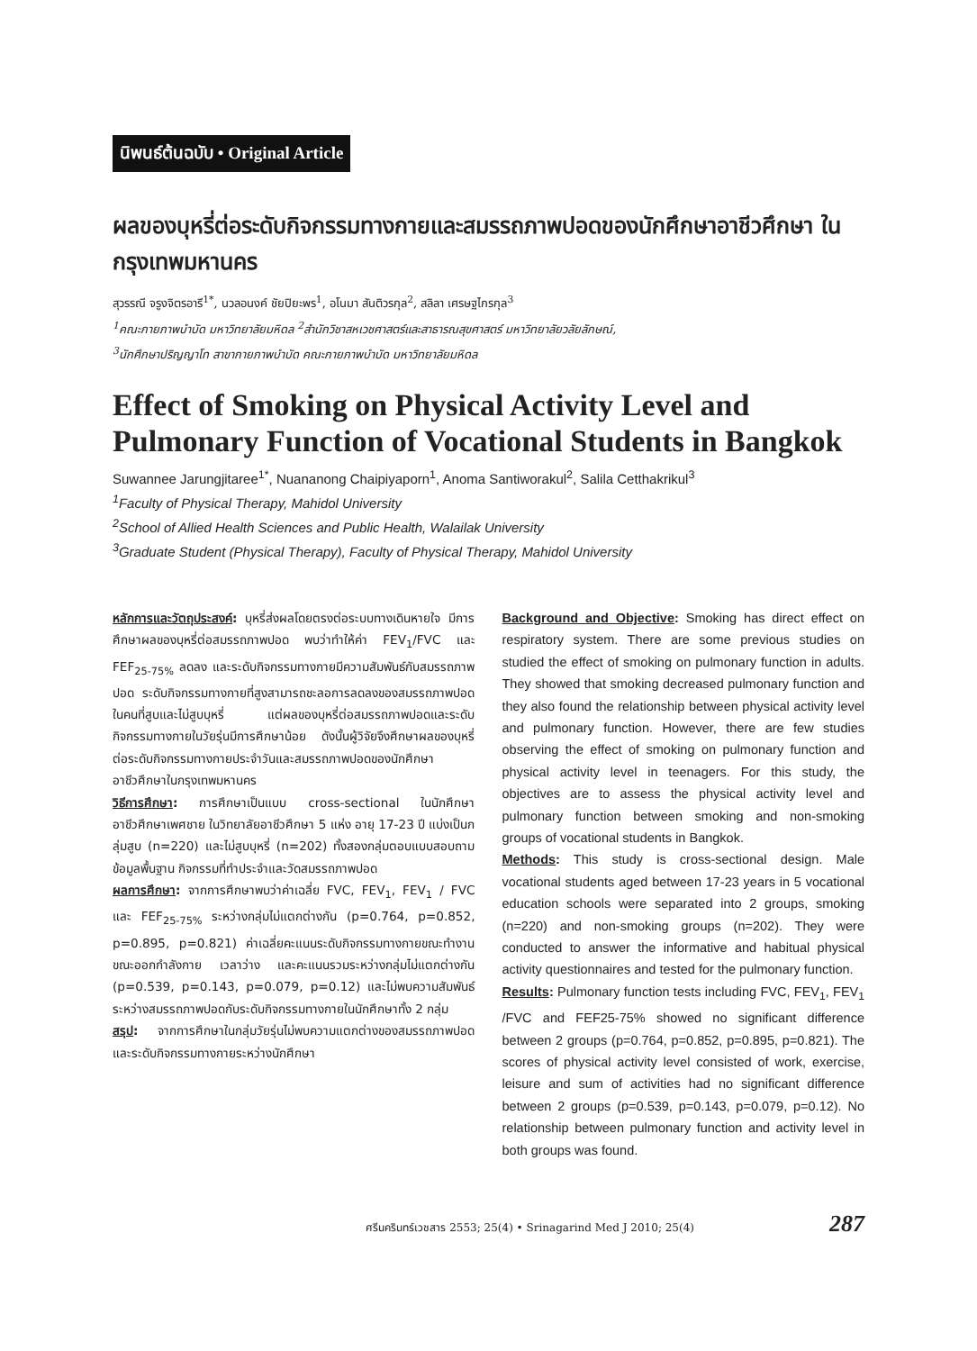นิพนธ์ต้นฉบับ • Original Article
ผลของบุหรี่ต่อระดับกิจกรรมทางกายและสมรรถภาพปอดของนักศึกษาอาชีวศึกษา ในกรุงเทพมหานคร
สุวรรณี จรูงจิตรอารี<sup>1*</sup>, นวลอนงค์ ชัยปิยะพร<sup>1</sup>, อโนมา สันติวรกุล<sup>2</sup>, สลิลา เศรษฐไกรกุล<sup>3</sup>
<sup>1</sup> คณะกายภาพบำบัด มหาวิทยาลัยมหิดล <sup>2</sup>สำนักวิชาสหเวชศาสตร์และสาธารณสุขศาสตร์ มหาวิทยาลัยวลัยลักษณ์,
<sup>3</sup> นักศึกษาปริญญาโท สาขากายภาพบำบัด คณะกายภาพบำบัด มหาวิทยาลัยมหิดล
Effect of Smoking on Physical Activity Level and Pulmonary Function of Vocational Students in Bangkok
Suwannee Jarungjitaree<sup>1*</sup>, Nuananong Chaipiyaporn<sup>1</sup>, Anoma Santiworakul<sup>2</sup>, Salila Cetthakrikul<sup>3</sup>
<sup>1</sup> Faculty of Physical Therapy, Mahidol University
<sup>2</sup> School of Allied Health Sciences and Public Health, Walailak University
<sup>3</sup> Graduate Student (Physical Therapy), Faculty of Physical Therapy, Mahidol University
หลักการและวัตถุประสงค์: บุหรี่ส่งผลโดยตรงต่อระบบทางเดินหายใจ มีการศึกษาผลของบุหรี่ต่อสมรรถภาพปอด พบว่าทำให้ค่า FEV<sub>1</sub>/FVC และ FEF<sub>25-75%</sub> ลดลง และระดับกิจกรรมทางกายมีความสัมพันธ์กับสมรรถภาพปอด ระดับกิจกรรมทางกายที่สูงสามารถชะลอการลดลงของสมรรถภาพปอดในคนที่สูบและไม่สูบบุหรี่ แต่ผลของบุหรี่ต่อสมรรถภาพปอดและระดับกิจกรรมทางกายในวัยรุ่นมีการศึกษาน้อย ดังนั้นผู้วิจัยจึงศึกษาผลของบุหรี่ต่อระดับกิจกรรมทางกายประจำวันและสมรรถภาพปอดของนักศึกษาอาชีวศึกษาในกรุงเทพมหานคร
วิธีการศึกษา: การศึกษาเป็นแบบ cross-sectional ในนักศึกษาอาชีวศึกษาเพศชาย ในวิทยาลัยอาชีวศึกษา 5 แห่ง อายุ 17-23 ปี แบ่งเป็นกลุ่มสูบ (n=220) และไม่สูบบุหรี่ (n=202) ทั้งสองกลุ่มตอบแบบสอบถามข้อมูลพื้นฐาน กิจกรรมที่ทำประจำและวัดสมรรถภาพปอด
ผลการศึกษา: จากการศึกษาพบว่าค่าเฉลี่ย FVC, FEV<sub>1</sub>, FEV<sub>1</sub> / FVC และ FEF<sub>25-75%</sub> ระหว่างกลุ่มไม่แตกต่างกัน (p=0.764, p=0.852, p=0.895, p=0.821) ค่าเฉลี่ยคะแนนระดับกิจกรรมทางกายขณะทำงาน ขณะออกกำลังกาย เวลาว่าง และคะแนนรวมระหว่างกลุ่มไม่แตกต่างกัน (p=0.539, p=0.143, p=0.079, p=0.12) และไม่พบความสัมพันธ์ระหว่างสมรรถภาพปอดกับระดับกิจกรรมทางกายในนักศึกษาทั้ง 2 กลุ่ม
สรุป: จากการศึกษาในกลุ่มวัยรุ่นไม่พบความแตกต่างของสมรรถภาพปอดและระดับกิจกรรมทางกายระหว่างนักศึกษา
Background and Objective: Smoking has direct effect on respiratory system. There are some previous studies on studied the effect of smoking on pulmonary function in adults. They showed that smoking decreased pulmonary function and they also found the relationship between physical activity level and pulmonary function. However, there are few studies observing the effect of smoking on pulmonary function and physical activity level in teenagers. For this study, the objectives are to assess the physical activity level and pulmonary function between smoking and non-smoking groups of vocational students in Bangkok.
Methods: This study is cross-sectional design. Male vocational students aged between 17-23 years in 5 vocational education schools were separated into 2 groups, smoking (n=220) and non-smoking groups (n=202). They were conducted to answer the informative and habitual physical activity questionnaires and tested for the pulmonary function.
Results: Pulmonary function tests including FVC, FEV<sub>1</sub>, FEV<sub>1</sub> /FVC and FEF25-75% showed no significant difference between 2 groups (p=0.764, p=0.852, p=0.895, p=0.821). The scores of physical activity level consisted of work, exercise, leisure and sum of activities had no significant difference between 2 groups (p=0.539, p=0.143, p=0.079, p=0.12). No relationship between pulmonary function and activity level in both groups was found.
ศรีนครินทร์เวชสาร 2553; 25(4) • Srinagarind Med J 2010; 25(4) 287